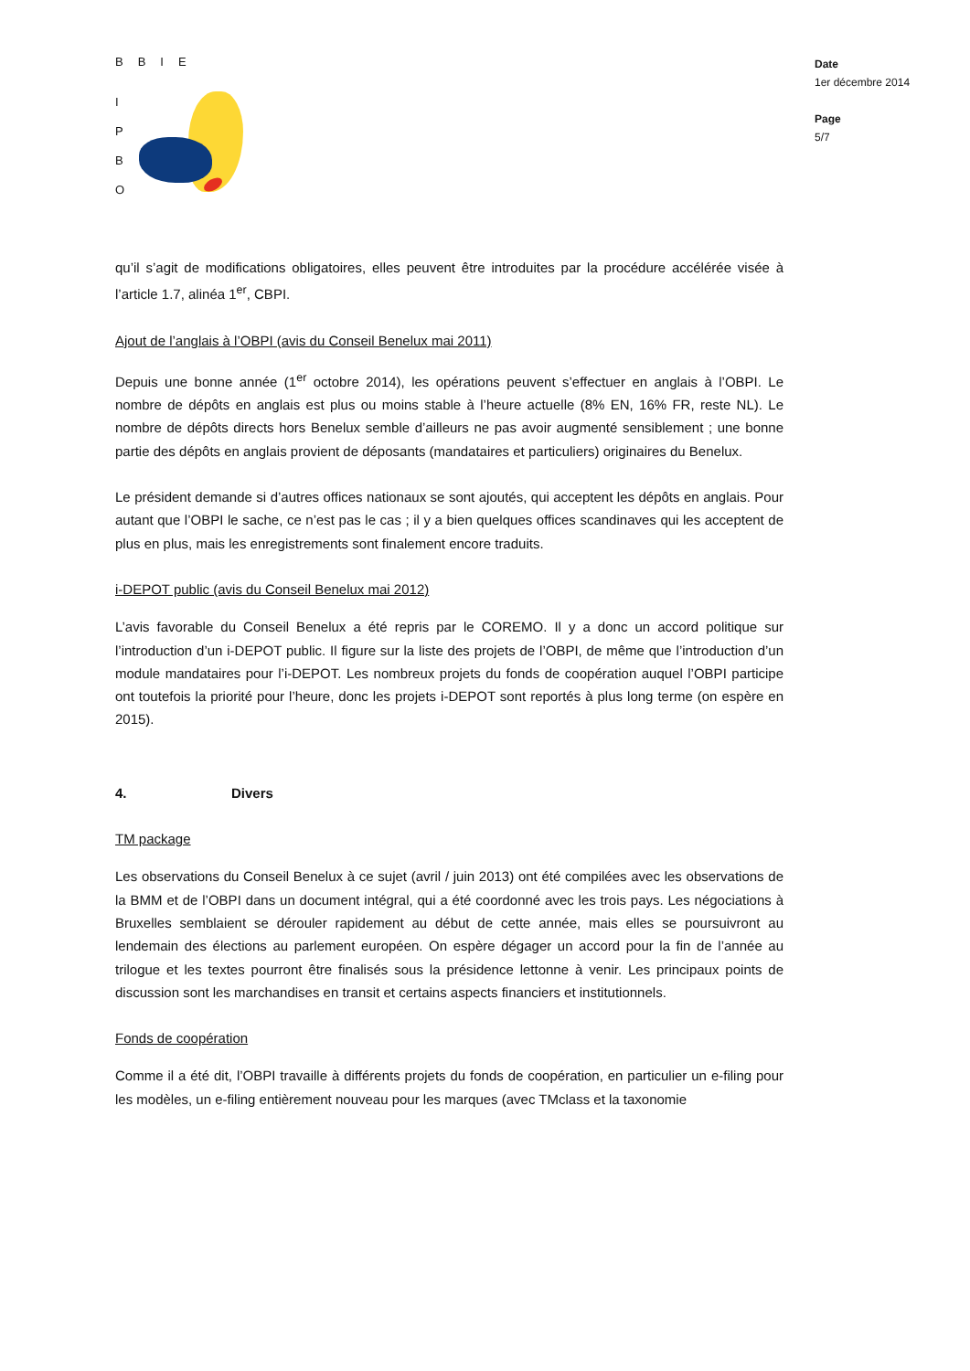BBIE
I
P
B
O
Date
1er décembre 2014
Page
5/7
qu’il s’agit de modifications obligatoires, elles peuvent être introduites par la procédure accélérée visée à l’article 1.7, alinéa 1<sup>er</sup>, CBPI.
Ajout de l’anglais à l’OBPI (avis du Conseil Benelux mai 2011)
Depuis une bonne année (1<sup>er</sup> octobre 2014), les opérations peuvent s’effectuer en anglais à l’OBPI. Le nombre de dépôts en anglais est plus ou moins stable à l’heure actuelle (8% EN, 16% FR, reste NL). Le nombre de dépôts directs hors Benelux semble d’ailleurs ne pas avoir augmenté sensiblement ; une bonne partie des dépôts en anglais provient de déposants (mandataires et particuliers) originaires du Benelux.
Le président demande si d’autres offices nationaux se sont ajoutés, qui acceptent les dépôts en anglais. Pour autant que l’OBPI le sache, ce n’est pas le cas ; il y a bien quelques offices scandinaves qui les acceptent de plus en plus, mais les enregistrements sont finalement encore traduits.
i-DEPOT public (avis du Conseil Benelux mai 2012)
L’avis favorable du Conseil Benelux a été repris par le COREMO. Il y a donc un accord politique sur l’introduction d’un i-DEPOT public. Il figure sur la liste des projets de l’OBPI, de même que l’introduction d’un module mandataires pour l’i-DEPOT. Les nombreux projets du fonds de coopération auquel l’OBPI participe ont toutefois la priorité pour l’heure, donc les projets i-DEPOT sont reportés à plus long terme (on espère en 2015).
4. Divers
TM package
Les observations du Conseil Benelux à ce sujet (avril / juin 2013) ont été compilées avec les observations de la BMM et de l’OBPI dans un document intégral, qui a été coordonné avec les trois pays. Les négociations à Bruxelles semblaient se dérouler rapidement au début de cette année, mais elles se poursuivront au lendemain des élections au parlement européen. On espère dégager un accord pour la fin de l’année au trilogue et les textes pourront être finalisés sous la présidence lettonne à venir. Les principaux points de discussion sont les marchandises en transit et certains aspects financiers et institutionnels.
Fonds de coopération
Comme il a été dit, l’OBPI travaille à différents projets du fonds de coopération, en particulier un e-filing pour les modèles, un e-filing entièrement nouveau pour les marques (avec TMclass et la taxonomie